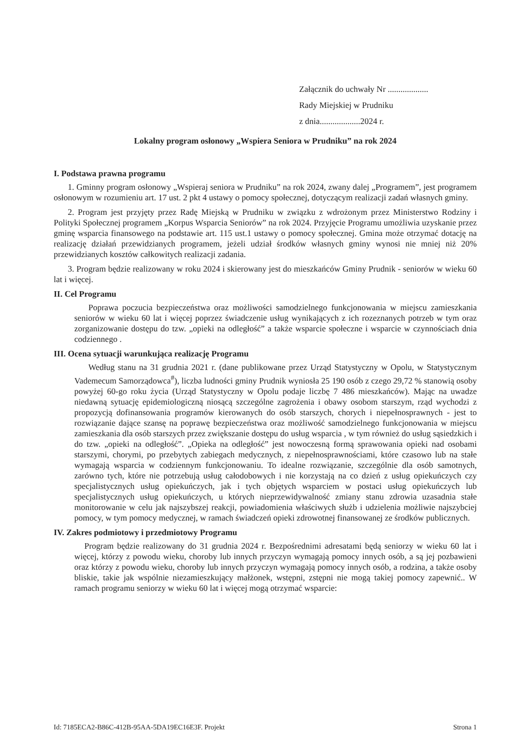Załącznik do uchwały Nr ...................
Rady Miejskiej w Prudniku
z dnia...................2024 r.
Lokalny program osłonowy „Wspiera Seniora w Prudniku” na rok 2024
I. Podstawa prawna programu
1. Gminny program osłonowy „Wspieraj seniora w Prudniku” na rok 2024, zwany dalej „Programem”, jest programem osłonowym w rozumieniu art. 17 ust. 2 pkt 4 ustawy o pomocy społecznej, dotyczącym realizacji zadań własnych gminy.
2. Program jest przyjęty przez Radę Miejską w Prudniku w związku z wdrożonym przez Ministerstwo Rodziny i Polityki Społecznej programem „Korpus Wsparcia Seniorów” na rok 2024. Przyjęcie Programu umożliwia uzyskanie przez gminę wsparcia finansowego na podstawie art. 115 ust.1 ustawy o pomocy społecznej. Gmina może otrzymać dotację na realizację działań przewidzianych programem, jeżeli udział środków własnych gminy wynosi nie mniej niż 20% przewidzianych kosztów całkowitych realizacji zadania.
3. Program będzie realizowany w roku 2024 i skierowany jest do mieszkańców Gminy Prudnik - seniorów w wieku 60 lat i więcej.
II. Cel Programu
Poprawa poczucia bezpieczeństwa oraz możliwości samodzielnego funkcjonowania w miejscu zamieszkania seniorów w wieku 60 lat i więcej poprzez świadczenie usług wynikających z ich rozeznanych potrzeb w tym oraz zorganizowanie dostępu do tzw. „opieki na odległość” a także wsparcie społeczne i wsparcie w czynnościach dnia codziennego .
III. Ocena sytuacji warunkująca realizację Programu
Według stanu na 31 grudnia 2021 r. (dane publikowane przez Urząd Statystyczny w Opolu, w Statystycznym Vademecum Samorządowca<sup>#</sup>), liczba ludności gminy Prudnik wyniosła 25 190 osób z czego 29,72 % stanowią osoby powyżej 60-go roku życia (Urząd Statystyczny w Opolu podaje liczbę 7 486 mieszkańców). Mając na uwadze niedawną sytuację epidemiologiczną niosącą szczególne zagrożenia i obawy osobom starszym, rząd wychodzi z propozycją dofinansowania programów kierowanych do osób starszych, chorych i niepełnosprawnych - jest to rozwiązanie dające szansę na poprawę bezpieczeństwa oraz możliwość samodzielnego funkcjonowania w miejscu zamieszkania dla osób starszych przez zwiększanie dostępu do usług wsparcia , w tym również do usług sąsiedzkich i do tzw. „opieki na odległość”. „Opieka na odległość” jest nowoczesną formą sprawowania opieki nad osobami starszymi, chorymi, po przebytych zabiegach medycznych, z niepełnosprawnościami, które czasowo lub na stałe wymagają wsparcia w codziennym funkcjonowaniu. To idealne rozwiązanie, szczególnie dla osób samotnych, zarówno tych, które nie potrzebują usług całodobowych i nie korzystają na co dzień z usług opiekuńczych czy specjalistycznych usług opiekuńczych, jak i tych objętych wsparciem w postaci usług opiekuńczych lub specjalistycznych usług opiekuńczych, u których nieprzewidywalność zmiany stanu zdrowia uzasadnia stałe monitorowanie w celu jak najszybszej reakcji, powiadomienia właściwych służb i udzielenia możliwie najszybciej pomocy, w tym pomocy medycznej, w ramach świadczeń opieki zdrowotnej finansowanej ze środków publicznych.
IV. Zakres podmiotowy i przedmiotowy Programu
Program będzie realizowany do 31 grudnia 2024 r. Bezpośrednimi adresatami będą seniorzy w wieku 60 lat i więcej, którzy z powodu wieku, choroby lub innych przyczyn wymagają pomocy innych osób, a są jej pozbawieni oraz którzy z powodu wieku, choroby lub innych przyczyn wymagają pomocy innych osób, a rodzina, a także osoby bliskie, takie jak wspólnie niezamieszkujący małżonek, wstępni, zstępni nie mogą takiej pomocy zapewnić.. W ramach programu seniorzy w wieku 60 lat i więcej mogą otrzymać wsparcie:
Id: 7185ECA2-B86C-412B-95AA-5DA19EC16E3F. Projekt Strona 1